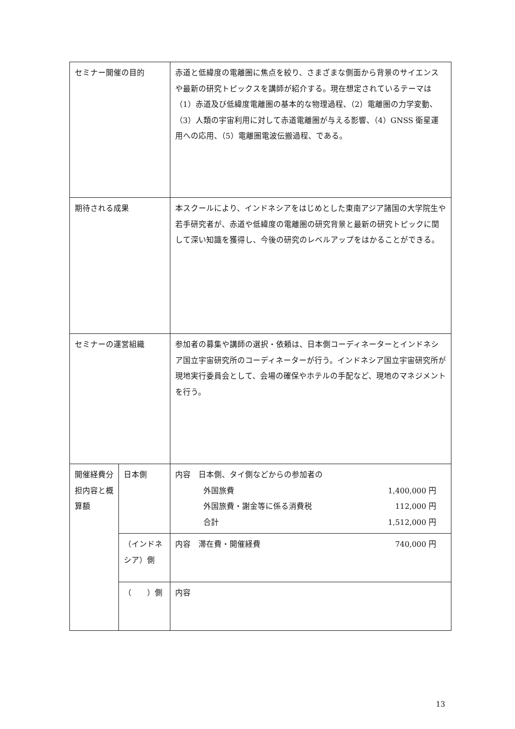| セミナー開催の目的 | | 赤道と低緯度の電離圏に焦点を絞り、さまざまな側面から背景のサイエンスや最新の研究トピックスを講師が紹介する。現在想定されているテーマは（1）赤道及び低緯度電離圏の基本的な物理過程、（2）電離圏の力学変動、（3）人類の宇宙利用に対して赤道電離圏が与える影響、（4）GNSS 衛星運用への応用、（5）電離圏電波伝搬過程、である。 | |
| 期待される成果 | | 本スクールにより、インドネシアをはじめとした東南アジア諸国の大学院生や若手研究者が、赤道や低緯度の電離圏の研究背景と最新の研究トピックに関して深い知識を獲得し、今後の研究のレベルアップをはかることができる。 | |
| セミナーの運営組織 | | 参加者の募集や講師の選択・依頼は、日本側コーディネーターとインドネシア国立宇宙研究所のコーディネーターが行う。インドネシア国立宇宙研究所が現地実行委員会として、会場の確保やホテルの手配など、現地のマネジメントを行う。 | |
| 開催経費分担内容と概算額 | 日本側 | | 内容 日本側、タイ側などからの参加者の 外国旅費 1,400,000 円 外国旅費・謝金等に係る消費税 112,000 円 合計 1,512,000 円 |
| | （インドネシア）側 | | 内容 滞在費・開催経費 740,000 円 |
| | （ ）側 | | 内容 |
13